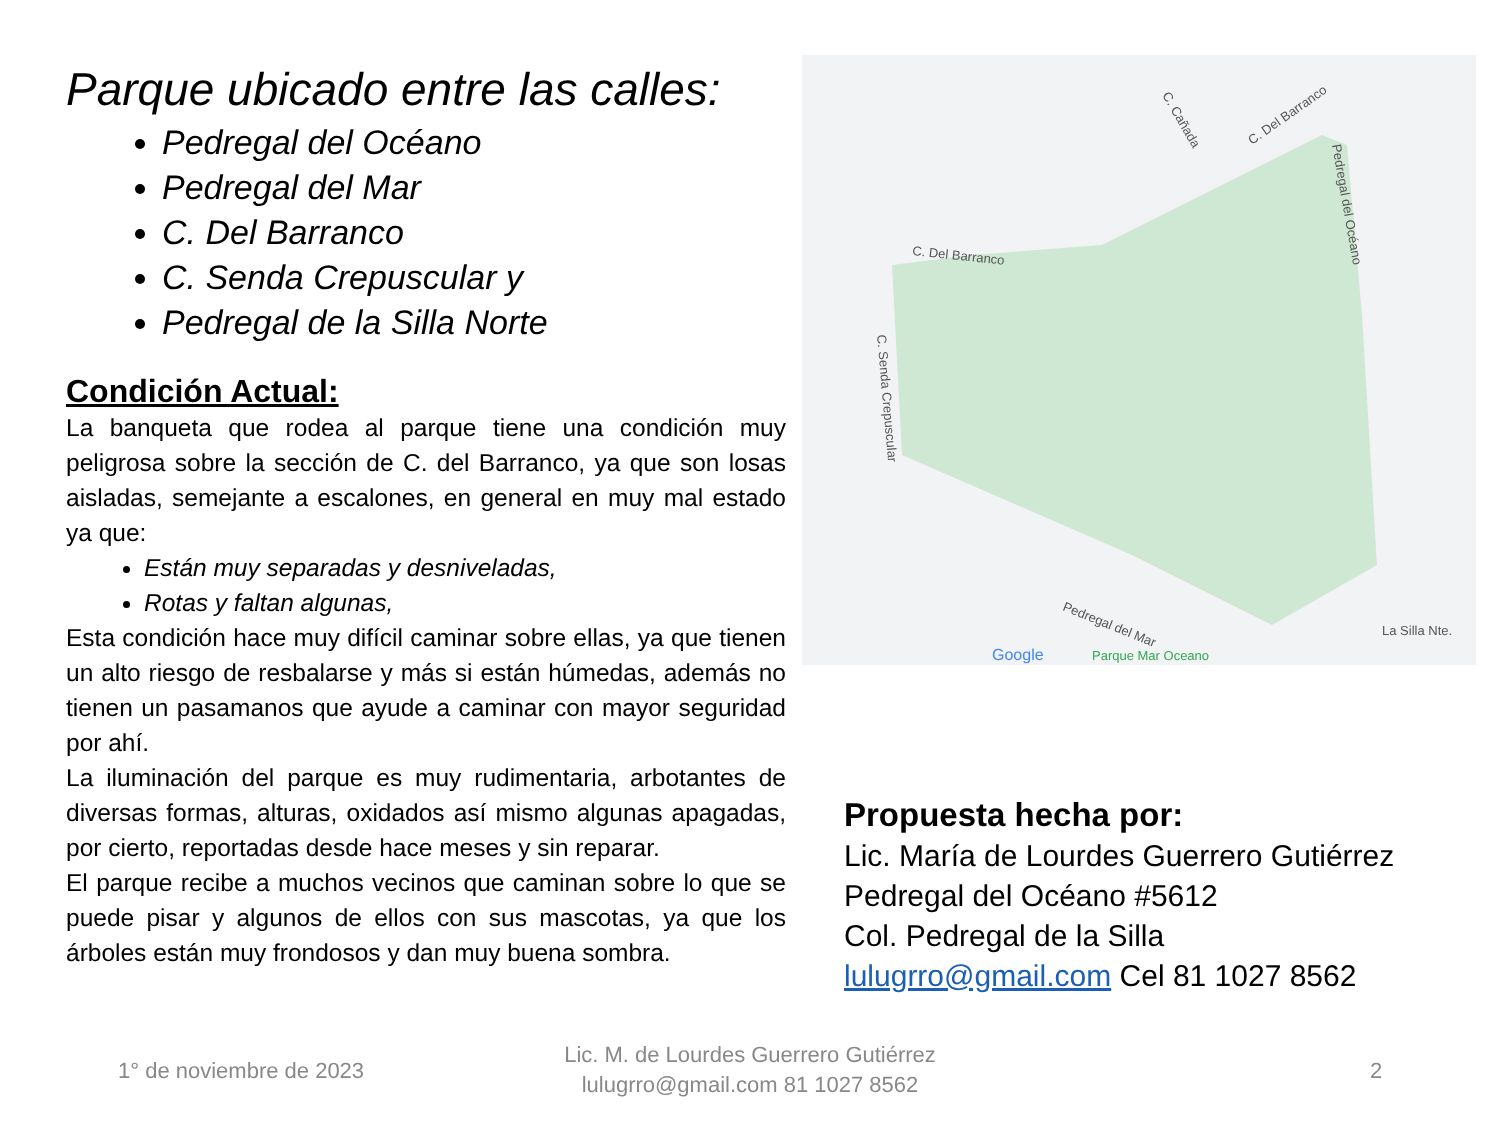Parque ubicado entre las calles:
Pedregal del Océano
Pedregal del Mar
C. Del Barranco
C. Senda Crepuscular y
Pedregal de la Silla Norte
Condición Actual:
La banqueta que rodea al parque tiene una condición muy peligrosa sobre la sección de C. del Barranco, ya que son losas aisladas, semejante a escalones, en general en muy mal estado ya que:
Están muy separadas y desniveladas,
Rotas y faltan algunas,
Esta condición hace muy difícil caminar sobre ellas, ya que tienen un alto riesgo de resbalarse y más si están húmedas, además no tienen un pasamanos que ayude a caminar con mayor seguridad por ahí.
La iluminación del parque es muy rudimentaria, arbotantes de diversas formas, alturas, oxidados así mismo algunas apagadas, por cierto, reportadas desde hace meses y sin reparar.
El parque recibe a muchos vecinos que caminan sobre lo que se puede pisar y algunos de ellos con sus mascotas, ya que los árboles están muy frondosos y dan muy buena sombra.
C. Del Barranco
Pedregal del Mar
Pedregal del Océano
C. Senda Crepuscular
C. Del Barranco
C. Cañada
La Silla Nte.
Google
Parque Mar Oceano
Propuesta hecha por:
Lic. María de Lourdes Guerrero Gutiérrez
Pedregal del Océano #5612
Col. Pedregal de la Silla
lulugrro@gmail.com Cel 81 1027 8562
1° de noviembre de 2023
Lic. M. de Lourdes Guerrero Gutiérrez
lulugrro@gmail.com 81 1027 8562
2